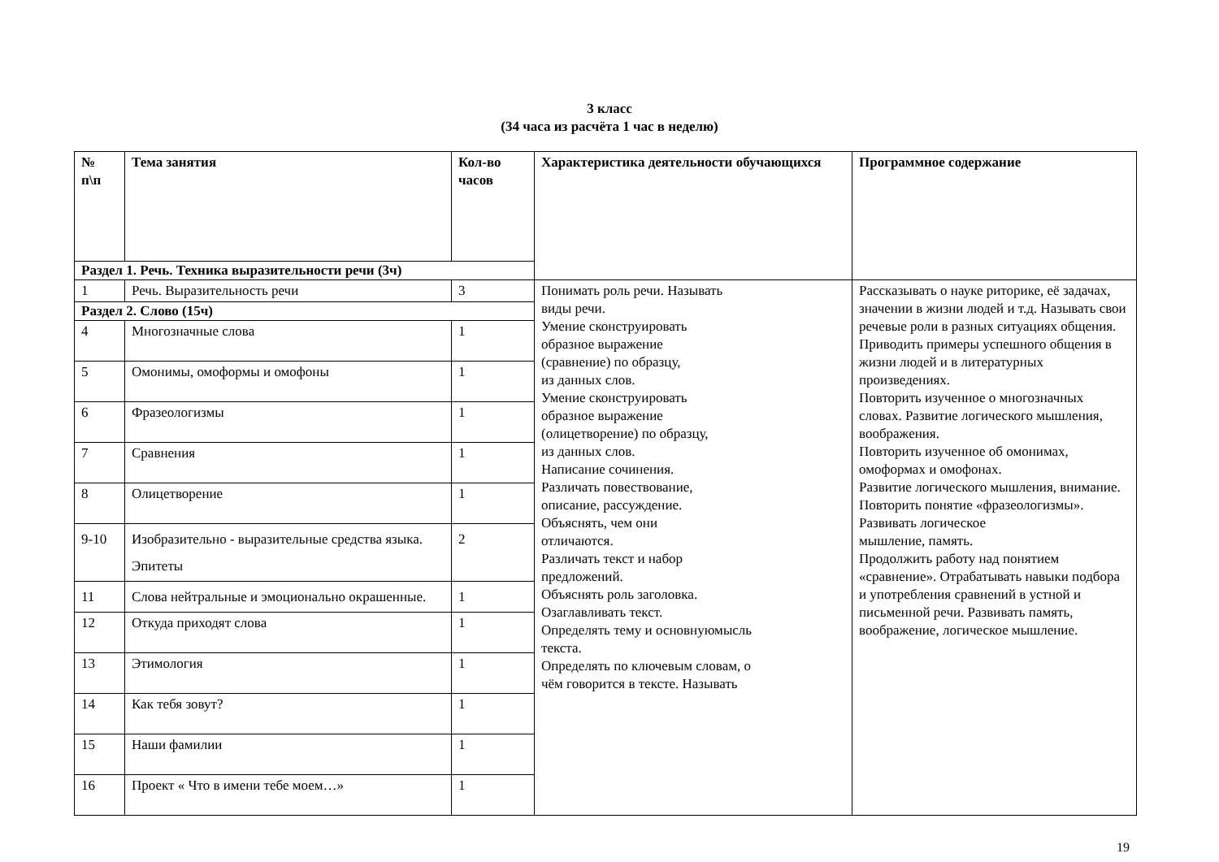3 класс
(34 часа из расчёта 1 час в неделю)
| № п\п | Тема занятия | Кол-во часов | Характеристика деятельности обучающихся | Программное содержание |
| --- | --- | --- | --- | --- |
| Раздел 1. Речь. Техника выразительности речи (3ч) | | | | |
| 1 | Речь. Выразительность речи | 3 | Понимать роль речи. Называть виды речи. Умение сконструировать образное выражение (сравнение) по образцу, из данных слов. Умение сконструировать образное выражение (олицетворение) по образцу, из данных слов. Написание сочинения. Различать повествование, описание, рассуждение. Объяснять, чем они отличаются. Различать текст и набор предложений. Объяснять роль заголовка. Озаглавливать текст. Определять тему и основнуюмысль текста. Определять по ключевым словам, о чём говорится в тексте. Называть | Рассказывать о науке риторике, её задачах, значении в жизни людей и т.д. Называть свои речевые роли в разных ситуациях общения. Приводить примеры успешного общения в жизни людей и в литературных произведениях. Повторить изученное о многозначных словах. Развитие логического мышления, воображения. Повторить изученное об омонимах, омоформах и омофонах. Развитие логического мышления, внимание. Повторить понятие «фразеологизмы». Развивать логическое мышление, память. Продолжить работу над понятием «сравнение». Отрабатывать навыки подбора и употребления сравнений в устной и письменной речи. Развивать память, воображение, логическое мышление. |
| Раздел 2. Слово (15ч) | | | | |
| 4 | Многозначные слова | 1 | | |
| 5 | Омонимы, омоформы и омофоны | 1 | | |
| 6 | Фразеологизмы | 1 | | |
| 7 | Сравнения | 1 | | |
| 8 | Олицетворение | 1 | | |
| 9-10 | Изобразительно - выразительные средства языка. Эпитеты | 2 | | |
| 11 | Слова нейтральные и эмоционально окрашенные. | 1 | | |
| 12 | Откуда приходят слова | 1 | | |
| 13 | Этимология | 1 | | |
| 14 | Как тебя зовут? | 1 | | |
| 15 | Наши фамилии | 1 | | |
| 16 | Проект « Что в имени тебе моем…» | 1 | | |
19